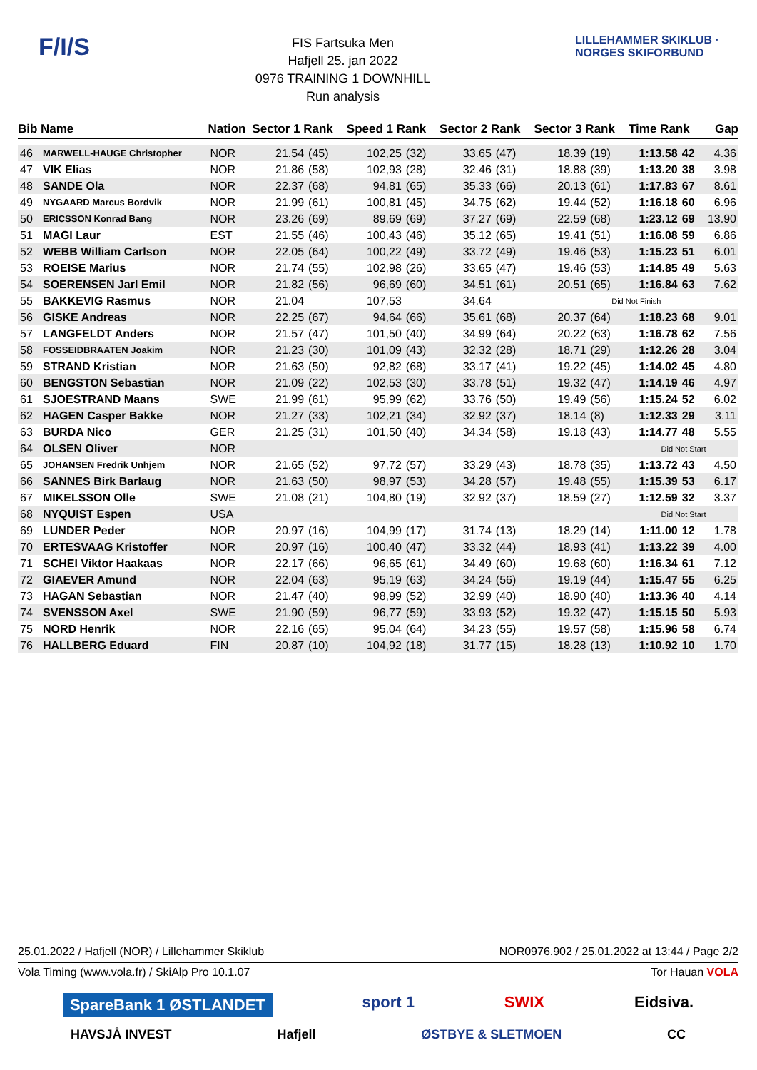F/I/S
FIS Fartsuka Men
Hafjell 25. jan 2022
0976 TRAINING 1 DOWNHILL
Run analysis
LILLEHAMMER SKIKLUB · NORGES SKIFORBUND
| Bib | Name | Nation | Sector 1 Rank | | Speed 1 Rank | | Sector 2 Rank | | Sector 3 Rank | | Time Rank | | Gap |
| --- | --- | --- | --- | --- | --- | --- | --- | --- | --- | --- | --- | --- | --- |
| 46 | MARWELL-HAUGE Christopher | NOR | 21.54 | (45) | 102,25 | (32) | 33.65 | (47) | 18.39 | (19) | 1:13.58 | 42 | 4.36 |
| 47 | VIK Elias | NOR | 21.86 | (58) | 102,93 | (28) | 32.46 | (31) | 18.88 | (39) | 1:13.20 | 38 | 3.98 |
| 48 | SANDE Ola | NOR | 22.37 | (68) | 94,81 | (65) | 35.33 | (66) | 20.13 | (61) | 1:17.83 | 67 | 8.61 |
| 49 | NYGAARD Marcus Bordvik | NOR | 21.99 | (61) | 100,81 | (45) | 34.75 | (62) | 19.44 | (52) | 1:16.18 | 60 | 6.96 |
| 50 | ERICSSON Konrad Bang | NOR | 23.26 | (69) | 89,69 | (69) | 37.27 | (69) | 22.59 | (68) | 1:23.12 | 69 | 13.90 |
| 51 | MAGI Laur | EST | 21.55 | (46) | 100,43 | (46) | 35.12 | (65) | 19.41 | (51) | 1:16.08 | 59 | 6.86 |
| 52 | WEBB William Carlson | NOR | 22.05 | (64) | 100,22 | (49) | 33.72 | (49) | 19.46 | (53) | 1:15.23 | 51 | 6.01 |
| 53 | ROEISE Marius | NOR | 21.74 | (55) | 102,98 | (26) | 33.65 | (47) | 19.46 | (53) | 1:14.85 | 49 | 5.63 |
| 54 | SOERENSEN Jarl Emil | NOR | 21.82 | (56) | 96,69 | (60) | 34.51 | (61) | 20.51 | (65) | 1:16.84 | 63 | 7.62 |
| 55 | BAKKEVIG Rasmus | NOR | 21.04 | | 107,53 | | 34.64 | | Did Not Finish | | | | |
| 56 | GISKE Andreas | NOR | 22.25 | (67) | 94,64 | (66) | 35.61 | (68) | 20.37 | (64) | 1:18.23 | 68 | 9.01 |
| 57 | LANGFELDT Anders | NOR | 21.57 | (47) | 101,50 | (40) | 34.99 | (64) | 20.22 | (63) | 1:16.78 | 62 | 7.56 |
| 58 | FOSSEIDBRAATEN Joakim | NOR | 21.23 | (30) | 101,09 | (43) | 32.32 | (28) | 18.71 | (29) | 1:12.26 | 28 | 3.04 |
| 59 | STRAND Kristian | NOR | 21.63 | (50) | 92,82 | (68) | 33.17 | (41) | 19.22 | (45) | 1:14.02 | 45 | 4.80 |
| 60 | BENGSTON Sebastian | NOR | 21.09 | (22) | 102,53 | (30) | 33.78 | (51) | 19.32 | (47) | 1:14.19 | 46 | 4.97 |
| 61 | SJOESTRAND Maans | SWE | 21.99 | (61) | 95,99 | (62) | 33.76 | (50) | 19.49 | (56) | 1:15.24 | 52 | 6.02 |
| 62 | HAGEN Casper Bakke | NOR | 21.27 | (33) | 102,21 | (34) | 32.92 | (37) | 18.14 | (8) | 1:12.33 | 29 | 3.11 |
| 63 | BURDA Nico | GER | 21.25 | (31) | 101,50 | (40) | 34.34 | (58) | 19.18 | (43) | 1:14.77 | 48 | 5.55 |
| 64 | OLSEN Oliver | NOR | | | | | | | | | Did Not Start | | |
| 65 | JOHANSEN Fredrik Unhjem | NOR | 21.65 | (52) | 97,72 | (57) | 33.29 | (43) | 18.78 | (35) | 1:13.72 | 43 | 4.50 |
| 66 | SANNES Birk Barlaug | NOR | 21.63 | (50) | 98,97 | (53) | 34.28 | (57) | 19.48 | (55) | 1:15.39 | 53 | 6.17 |
| 67 | MIKELSSON Olle | SWE | 21.08 | (21) | 104,80 | (19) | 32.92 | (37) | 18.59 | (27) | 1:12.59 | 32 | 3.37 |
| 68 | NYQUIST Espen | USA | | | | | | | | | Did Not Start | | |
| 69 | LUNDER Peder | NOR | 20.97 | (16) | 104,99 | (17) | 31.74 | (13) | 18.29 | (14) | 1:11.00 | 12 | 1.78 |
| 70 | ERTESVAAG Kristoffer | NOR | 20.97 | (16) | 100,40 | (47) | 33.32 | (44) | 18.93 | (41) | 1:13.22 | 39 | 4.00 |
| 71 | SCHEI Viktor Haakaas | NOR | 22.17 | (66) | 96,65 | (61) | 34.49 | (60) | 19.68 | (60) | 1:16.34 | 61 | 7.12 |
| 72 | GIAEVER Amund | NOR | 22.04 | (63) | 95,19 | (63) | 34.24 | (56) | 19.19 | (44) | 1:15.47 | 55 | 6.25 |
| 73 | HAGAN Sebastian | NOR | 21.47 | (40) | 98,99 | (52) | 32.99 | (40) | 18.90 | (40) | 1:13.36 | 40 | 4.14 |
| 74 | SVENSSON Axel | SWE | 21.90 | (59) | 96,77 | (59) | 33.93 | (52) | 19.32 | (47) | 1:15.15 | 50 | 5.93 |
| 75 | NORD Henrik | NOR | 22.16 | (65) | 95,04 | (64) | 34.23 | (55) | 19.57 | (58) | 1:15.96 | 58 | 6.74 |
| 76 | HALLBERG Eduard | FIN | 20.87 | (10) | 104,92 | (18) | 31.77 | (15) | 18.28 | (13) | 1:10.92 | 10 | 1.70 |
25.01.2022 / Hafjell (NOR) / Lillehammer Skiklub NOR0976.902 / 25.01.2022 at 13:44 / Page 2/2
Vola Timing (www.vola.fr) / SkiAlp Pro 10.1.07 Tor Hauan VOLA
SpareBank 1 ØSTLANDET sport 1 SWIX Eidsiva.
HAVSJÅ INVEST Hafjell ØSTBYE & SLETMOEN CC